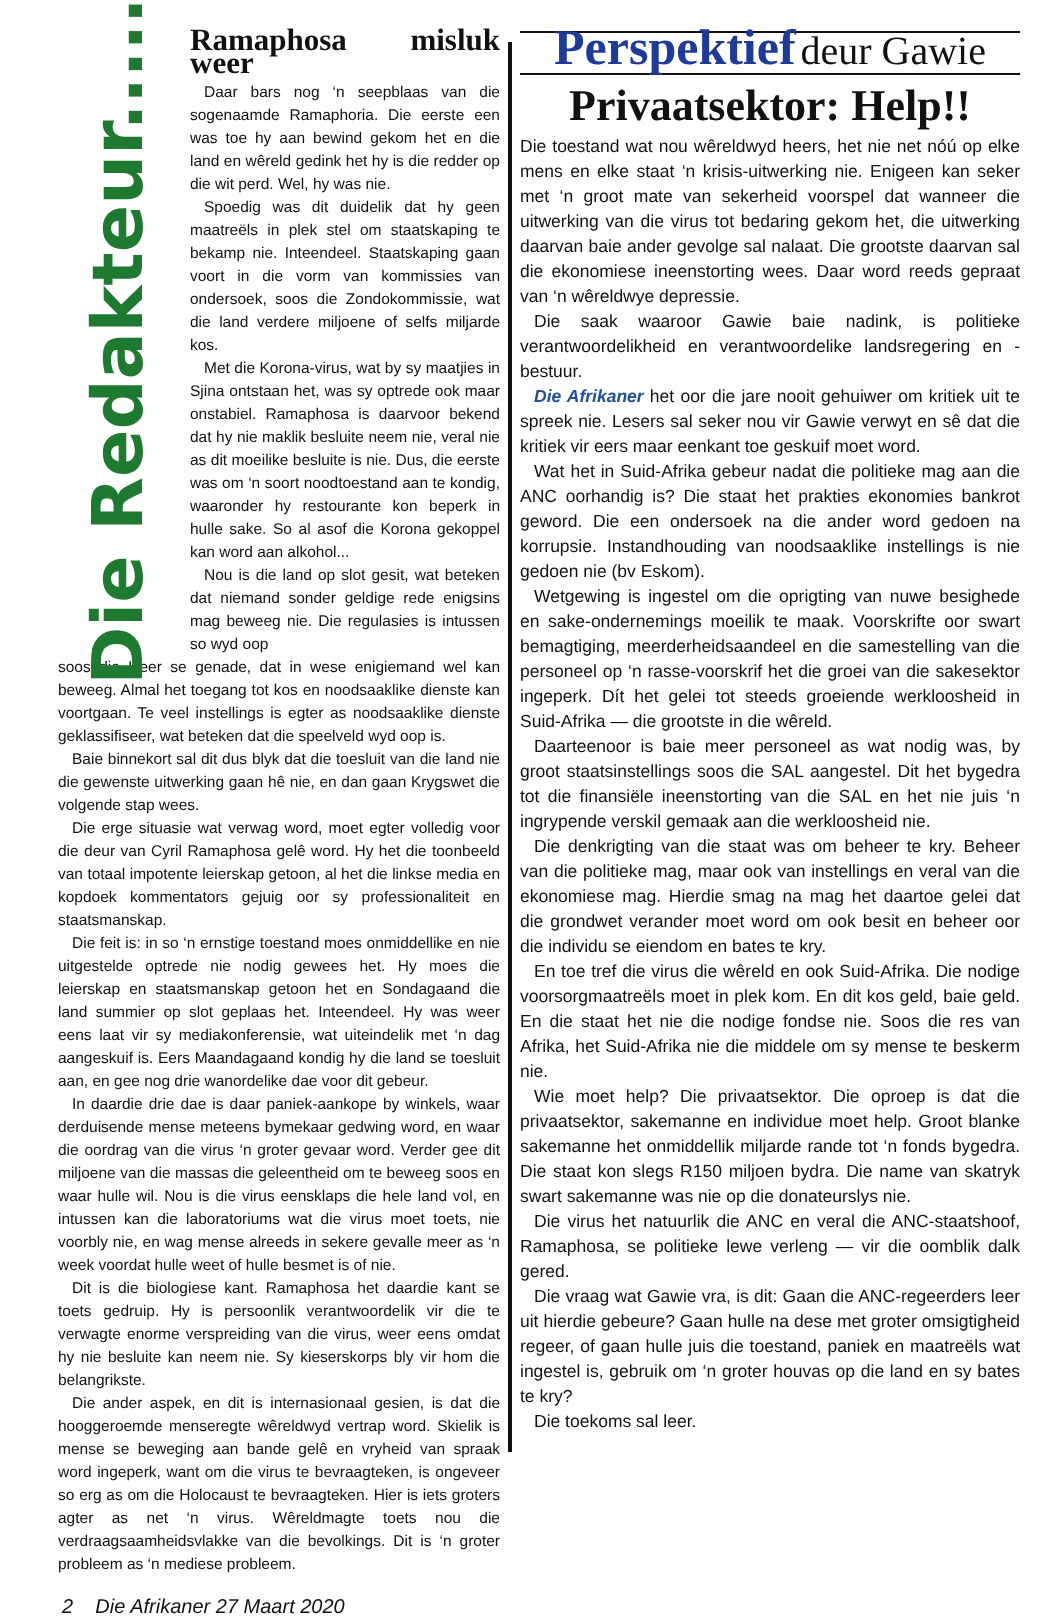Die Redakteur.........
Ramaphosa misluk weer
Daar bars nog ‘n seepblaas van die sogenaamde Ramaphoria. Die eerste een was toe hy aan bewind gekom het en die land en wêreld gedink het hy is die redder op die wit perd. Wel, hy was nie.
Spoedig was dit duidelik dat hy geen maatreëls in plek stel om staatskaping te bekamp nie. Inteendeel. Staatskaping gaan voort in die vorm van kommissies van ondersoek, soos die Zondokommissie, wat die land verdere miljoene of selfs miljarde kos.
Met die Korona-virus, wat by sy maatjies in Sjina ontstaan het, was sy optrede ook maar onstabiel. Ramaphosa is daarvoor bekend dat hy nie maklik besluite neem nie, veral nie as dit moeilike besluite is nie. Dus, die eerste was om ‘n soort noodtoestand aan te kondig, waaronder hy restourante kon beperk in hulle sake. So al asof die Korona gekoppel kan word aan alkohol...
Nou is die land op slot gesit, wat beteken dat niemand sonder geldige rede enigsins mag beweeg nie. Die regulasies is intussen so wyd oop
soos die Heer se genade, dat in wese enigiemand wel kan beweeg. Almal het toegang tot kos en noodsaaklike dienste kan voortgaan. Te veel instellings is egter as noodsaaklike dienste geklassifiseer, wat beteken dat die speelveld wyd oop is.
Baie binnekort sal dit dus blyk dat die toesluit van die land nie die gewenste uitwerking gaan hê nie, en dan gaan Krygswet die volgende stap wees.
Die erge situasie wat verwag word, moet egter volledig voor die deur van Cyril Ramaphosa gelê word. Hy het die toonbeeld van totaal impotente leierskap getoon, al het die linkse media en kopdoek kommentators gejuig oor sy professionaliteit en staatsmanskap.
Die feit is: in so ‘n ernstige toestand moes onmiddellike en nie uitgestelde optrede nie nodig gewees het. Hy moes die leierskap en staatsmanskap getoon het en Sondagaand die land summier op slot geplaas het. Inteendeel. Hy was weer eens laat vir sy mediakonferensie, wat uiteindelik met ‘n dag aangeskuif is. Eers Maandagaand kondig hy die land se toesluit aan, en gee nog drie wanordelike dae voor dit gebeur.
In daardie drie dae is daar paniek-aankope by winkels, waar derduisende mense meteens bymekaar gedwing word, en waar die oordrag van die virus ‘n groter gevaar word. Verder gee dit miljoene van die massas die geleentheid om te beweeg soos en waar hulle wil. Nou is die virus eensklaps die hele land vol, en intussen kan die laboratoriums wat die virus moet toets, nie voorbly nie, en wag mense alreeds in sekere gevalle meer as ‘n week voordat hulle weet of hulle besmet is of nie.
Dit is die biologiese kant. Ramaphosa het daardie kant se toets gedruip. Hy is persoonlik verantwoordelik vir die te verwagte enorme verspreiding van die virus, weer eens omdat hy nie besluite kan neem nie. Sy kieserskorps bly vir hom die belangrikste.
Die ander aspek, en dit is internasionaal gesien, is dat die hooggeroemde menseregte wêreldwyd vertrap word. Skielik is mense se beweging aan bande gelê en vryheid van spraak word ingeperk, want om die virus te bevraagteken, is ongeveer so erg as om die Holocaust te bevraagteken. Hier is iets groters agter as net ‘n virus. Wêreldmagte toets nou die verdraagsaamheidsvlakke van die bevolkings. Dit is ‘n groter probleem as ‘n mediese probleem.
Perspektief deur Gawie
Privaatsektor: Help!!
Die toestand wat nou wêreldwyd heers, het nie net nóú op elke mens en elke staat ‘n krisis-uitwerking nie. Enigeen kan seker met ‘n groot mate van sekerheid voorspel dat wanneer die uitwerking van die virus tot bedaring gekom het, die uitwerking daarvan baie ander gevolge sal nalaat. Die grootste daarvan sal die ekonomiese ineenstorting wees. Daar word reeds gepraat van ‘n wêreldwye depressie.
Die saak waaroor Gawie baie nadink, is politieke verantwoordelikheid en verantwoordelike landsregering en -bestuur.
Die Afrikaner het oor die jare nooit gehuiwer om kritiek uit te spreek nie. Lesers sal seker nou vir Gawie verwyt en sê dat die kritiek vir eers maar eenkant toe geskuif moet word.
Wat het in Suid-Afrika gebeur nadat die politieke mag aan die ANC oorhandig is? Die staat het prakties ekonomies bankrot geword. Die een ondersoek na die ander word gedoen na korrupsie. Instandhouding van noodsaaklike instellings is nie gedoen nie (bv Eskom).
Wetgewing is ingestel om die oprigting van nuwe besighede en sake-ondernemings moeilik te maak. Voorskrifte oor swart bemagtiging, meerderheidsaandeel en die samestelling van die personeel op ‘n rasse-voorskrif het die groei van die sakesektor ingeperk. Dít het gelei tot steeds groeiende werkloosheid in Suid-Afrika — die grootste in die wêreld.
Daarteenoor is baie meer personeel as wat nodig was, by groot staatsinstellings soos die SAL aangestel. Dit het bygedra tot die finansiële ineenstorting van die SAL en het nie juis ‘n ingrypende verskil gemaak aan die werkloosheid nie.
Die denkrigting van die staat was om beheer te kry. Beheer van die politieke mag, maar ook van instellings en veral van die ekonomiese mag. Hierdie smag na mag het daartoe gelei dat die grondwet verander moet word om ook besit en beheer oor die individu se eiendom en bates te kry.
En toe tref die virus die wêreld en ook Suid-Afrika. Die nodige voorsorgmaatreëls moet in plek kom. En dit kos geld, baie geld. En die staat het nie die nodige fondse nie. Soos die res van Afrika, het Suid-Afrika nie die middele om sy mense te beskerm nie.
Wie moet help? Die privaatsektor. Die oproep is dat die privaatsektor, sakemanne en individue moet help. Groot blanke sakemanne het onmiddellik miljarde rande tot ‘n fonds bygedra. Die staat kon slegs R150 miljoen bydra. Die name van skatryk swart sakemanne was nie op die donateurslys nie.
Die virus het natuurlik die ANC en veral die ANC-staatshoof, Ramaphosa, se politieke lewe verleng — vir die oomblik dalk gered.
Die vraag wat Gawie vra, is dit: Gaan die ANC-regeerders leer uit hierdie gebeure? Gaan hulle na dese met groter omsigtigheid regeer, of gaan hulle juis die toestand, paniek en maatreëls wat ingestel is, gebruik om ‘n groter houvas op die land en sy bates te kry?
Die toekoms sal leer.
2 Die Afrikaner 27 Maart 2020